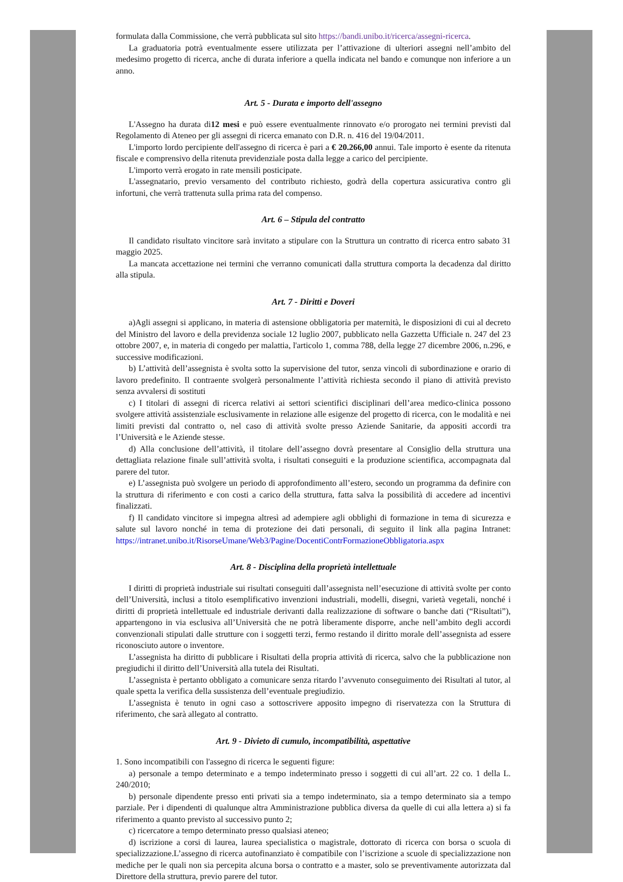formulata dalla Commissione, che verrà pubblicata sul sito https://bandi.unibo.it/ricerca/assegni-ricerca.
La graduatoria potrà eventualmente essere utilizzata per l’attivazione di ulteriori assegni nell’ambito del medesimo progetto di ricerca, anche di durata inferiore a quella indicata nel bando e comunque non inferiore a un anno.
Art. 5 - Durata e importo dell'assegno
L'Assegno ha durata di12 mesi e può essere eventualmente rinnovato e/o prorogato nei termini previsti dal Regolamento di Ateneo per gli assegni di ricerca emanato con D.R. n. 416 del 19/04/2011.
L'importo lordo percipiente dell'assegno di ricerca è pari a € 20.266,00 annui. Tale importo è esente da ritenuta fiscale e comprensivo della ritenuta previdenziale posta dalla legge a carico del percipiente.
L'importo verrà erogato in rate mensili posticipate.
L'assegnatario, previo versamento del contributo richiesto, godrà della copertura assicurativa contro gli infortuni, che verrà trattenuta sulla prima rata del compenso.
Art. 6 – Stipula del contratto
Il candidato risultato vincitore sarà invitato a stipulare con la Struttura un contratto di ricerca entro sabato 31 maggio 2025.
La mancata accettazione nei termini che verranno comunicati dalla struttura comporta la decadenza dal diritto alla stipula.
Art. 7 - Diritti e Doveri
a)Agli assegni si applicano, in materia di astensione obbligatoria per maternità, le disposizioni di cui al decreto del Ministro del lavoro e della previdenza sociale 12 luglio 2007, pubblicato nella Gazzetta Ufficiale n. 247 del 23 ottobre 2007, e, in materia di congedo per malattia, l'articolo 1, comma 788, della legge 27 dicembre 2006, n.296, e successive modificazioni.
b) L’attività dell’assegnista è svolta sotto la supervisione del tutor, senza vincoli di subordinazione e orario di lavoro predefinito. Il contraente svolgerà personalmente l’attività richiesta secondo il piano di attività previsto senza avvalersi di sostituti
c) I titolari di assegni di ricerca relativi ai settori scientifici disciplinari dell’area medico-clinica possono svolgere attività assistenziale esclusivamente in relazione alle esigenze del progetto di ricerca, con le modalità e nei limiti previsti dal contratto o, nel caso di attività svolte presso Aziende Sanitarie, da appositi accordi tra l’Università e le Aziende stesse.
d) Alla conclusione dell’attività, il titolare dell’assegno dovrà presentare al Consiglio della struttura una dettagliata relazione finale sull’attività svolta, i risultati conseguiti e la produzione scientifica, accompagnata dal parere del tutor.
e) L’assegnista può svolgere un periodo di approfondimento all’estero, secondo un programma da definire con la struttura di riferimento e con costi a carico della struttura, fatta salva la possibilità di accedere ad incentivi finalizzati.
f) Il candidato vincitore si impegna altresì ad adempiere agli obblighi di formazione in tema di sicurezza e salute sul lavoro nonché in tema di protezione dei dati personali, di seguito il link alla pagina Intranet: https://intranet.unibo.it/RisorseUmane/Web3/Pagine/DocentiContrFormazioneObbligatoria.aspx
Art. 8 - Disciplina della proprietà intellettuale
I diritti di proprietà industriale sui risultati conseguiti dall’assegnista nell’esecuzione di attività svolte per conto dell’Università, inclusi a titolo esemplificativo invenzioni industriali, modelli, disegni, varietà vegetali, nonché i diritti di proprietà intellettuale ed industriale derivanti dalla realizzazione di software o banche dati (“Risultati”), appartengono in via esclusiva all’Università che ne potrà liberamente disporre, anche nell’ambito degli accordi convenzionali stipulati dalle strutture con i soggetti terzi, fermo restando il diritto morale dell’assegnista ad essere riconosciuto autore o inventore.
L’assegnista ha diritto di pubblicare i Risultati della propria attività di ricerca, salvo che la pubblicazione non pregiudichi il diritto dell’Università alla tutela dei Risultati.
L’assegnista è pertanto obbligato a comunicare senza ritardo l’avvenuto conseguimento dei Risultati al tutor, al quale spetta la verifica della sussistenza dell’eventuale pregiudizio.
L’assegnista è tenuto in ogni caso a sottoscrivere apposito impegno di riservatezza con la Struttura di riferimento, che sarà allegato al contratto.
Art. 9 - Divieto di cumulo, incompatibilità, aspettative
1. Sono incompatibili con l'assegno di ricerca le seguenti figure:
a) personale a tempo determinato e a tempo indeterminato presso i soggetti di cui all’art. 22 co. 1 della L. 240/2010;
b) personale dipendente presso enti privati sia a tempo indeterminato, sia a tempo determinato sia a tempo parziale. Per i dipendenti di qualunque altra Amministrazione pubblica diversa da quelle di cui alla lettera a) si fa riferimento a quanto previsto al successivo punto 2;
c) ricercatore a tempo determinato presso qualsiasi ateneo;
d) iscrizione a corsi di laurea, laurea specialistica o magistrale, dottorato di ricerca con borsa o scuola di specializzazione.L’assegno di ricerca autofinanziato è compatibile con l’iscrizione a scuole di specializzazione non mediche per le quali non sia percepita alcuna borsa o contratto e a master, solo se preventivamente autorizzata dal Direttore della struttura, previo parere del tutor.